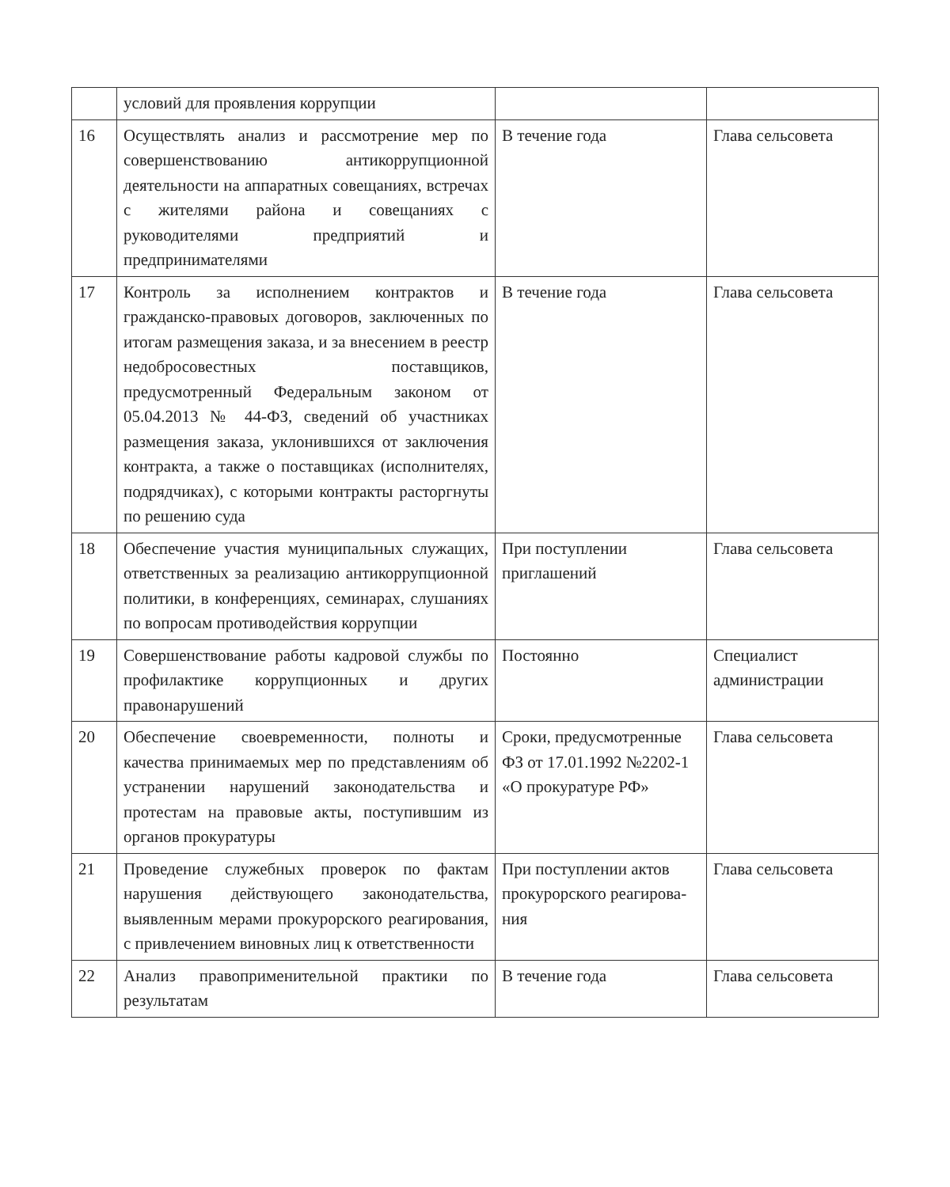| | условий для проявления коррупции | | |
| 16 | Осуществлять анализ и рассмотрение мер по совершенствованию антикоррупционной деятельности на аппаратных совещаниях, встречах с жителями района и совещаниях с руководителями предприятий и предпринимателями | В течение года | Глава сельсовета |
| 17 | Контроль за исполнением контрактов и гражданско-правовых договоров, заключенных по итогам размещения заказа, и за внесением в реестр недобросовестных поставщиков, предусмотренный Федеральным законом от 05.04.2013 № 44-ФЗ, сведений об участниках размещения заказа, уклонившихся от заключения контракта, а также о поставщиках (исполнителях, подрядчиках), с которыми контракты расторгнуты по решению суда | В течение года | Глава сельсовета |
| 18 | Обеспечение участия муниципальных служащих, ответственных за реализацию антикоррупционной политики, в конференциях, семинарах, слушаниях по вопросам противодействия коррупции | При поступлении приглашений | Глава сельсовета |
| 19 | Совершенствование работы кадровой службы по профилактике коррупционных и других правонарушений | Постоянно | Специалист администрации |
| 20 | Обеспечение своевременности, полноты и качества принимаемых мер по представлениям об устранении нарушений законодательства и протестам на правовые акты, поступившим из органов прокуратуры | Сроки, предусмотренные ФЗ от 17.01.1992 №2202-1 «О прокуратуре РФ» | Глава сельсовета |
| 21 | Проведение служебных проверок по фактам нарушения действующего законодательства, выявленным мерами прокурорского реагирования, с привлечением виновных лиц к ответственности | При поступлении актов прокурорского реагирова-ния | Глава сельсовета |
| 22 | Анализ правоприменительной практики по результатам | В течение года | Глава сельсовета |